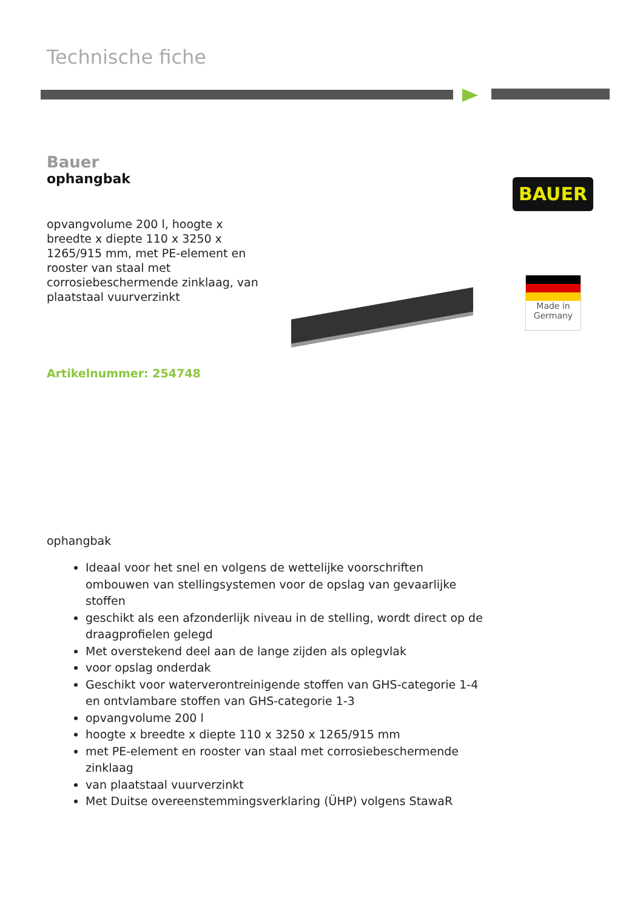Technische fiche
Bauer
ophangbak
opvangvolume 200 l, hoogte x breedte x diepte 110 x 3250 x 1265/915 mm, met PE-element en rooster van staal met corrosiebeschermende zinklaag, van plaatstaal vuurverzinkt
Artikelnummer: 254748
BAUER
Made in
Germany
ophangbak
Ideaal voor het snel en volgens de wettelijke voorschriften ombouwen van stellingsystemen voor de opslag van gevaarlijke stoffen
geschikt als een afzonderlijk niveau in de stelling, wordt direct op de draagprofielen gelegd
Met overstekend deel aan de lange zijden als oplegvlak
voor opslag onderdak
Geschikt voor waterverontreinigende stoffen van GHS-categorie 1-4 en ontvlambare stoffen van GHS-categorie 1-3
opvangvolume 200 l
hoogte x breedte x diepte 110 x 3250 x 1265/915 mm
met PE-element en rooster van staal met corrosiebeschermende zinklaag
van plaatstaal vuurverzinkt
Met Duitse overeenstemmingsverklaring (ÜHP) volgens StawaR